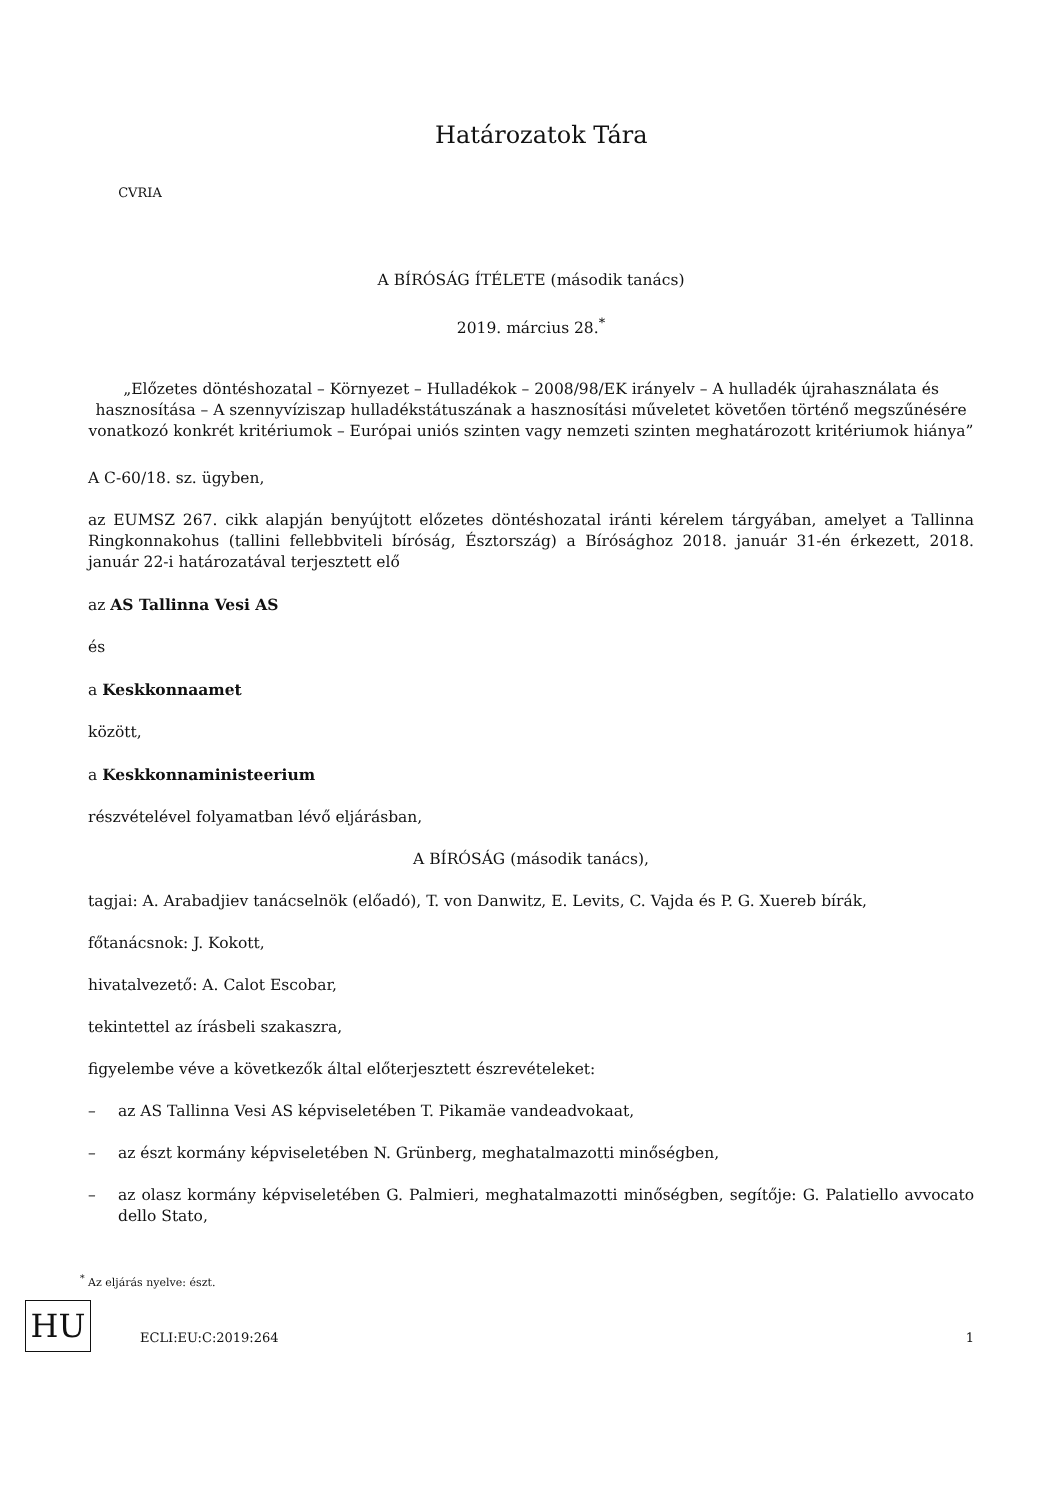CVRIA
Határozatok Tára
A BÍRÓSÁG ÍTÉLETE (második tanács)
2019. március 28.<sup>*</sup>
„Előzetes döntéshozatal – Környezet – Hulladékok – 2008/98/EK irányelv – A hulladék újrahasználata és hasznosítása – A szennyvíziszap hulladékstátuszának a hasznosítási műveletet követően történő megszűnésére vonatkozó konkrét kritériumok – Európai uniós szinten vagy nemzeti szinten meghatározott kritériumok hiánya”
A C-60/18. sz. ügyben,
az EUMSZ 267. cikk alapján benyújtott előzetes döntéshozatal iránti kérelem tárgyában, amelyet a Tallinna Ringkonnakohus (tallini fellebbviteli bíróság, Észtország) a Bírósághoz 2018. január 31-én érkezett, 2018. január 22-i határozatával terjesztett elő
az AS Tallinna Vesi AS
és
a Keskkonnaamet
között,
a Keskkonnaministeerium
részvételével folyamatban lévő eljárásban,
A BÍRÓSÁG (második tanács),
tagjai: A. Arabadjiev tanácselnök (előadó), T. von Danwitz, E. Levits, C. Vajda és P. G. Xuereb bírák,
főtanácsnok: J. Kokott,
hivatalvezető: A. Calot Escobar,
tekintettel az írásbeli szakaszra,
figyelembe véve a következők által előterjesztett észrevételeket:
– az AS Tallinna Vesi AS képviseletében T. Pikamäe vandeadvokaat,
– az észt kormány képviseletében N. Grünberg, meghatalmazotti minőségben,
– az olasz kormány képviseletében G. Palmieri, meghatalmazotti minőségben, segítője: G. Palatiello avvocato dello Stato,
<sup>*</sup> Az eljárás nyelve: észt.
HU ECLI:EU:C:2019:264 1